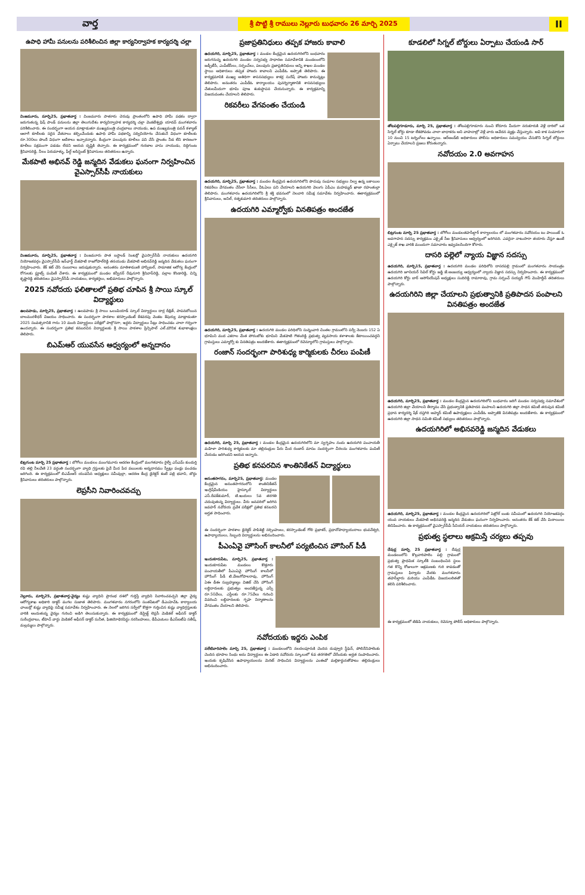వార్త శ్రీ పొట్టి శ్రీ రాములు నెల్లూరు బుధవారం 26 మార్చి 2025 II
ఉపాధి హామీ పనులను పరిశీలించిన జిల్లా కార్యనిర్వాహక కార్యదర్శి చల్లా
వింజమూరు, మార్చి25, ప్రభాతవార్త : వింజమూరు పాతూరు చెరువు ప్రాంతంలోని ఉపాధి హామీ పథకం ద్వారా జరుగుతున్న ఫిష్ పాండ్ పనులను జిల్లా తెలుగుదేశం కార్యనిర్వాహక కార్యదర్శి చల్లా వెంకటేశ్వర్లు యాదవ్ మంగళవారం పరిశీలించారు. ఈ సందర్భంగా ఆయన మాట్లాడుతూ ముఖ్యమంత్రి చంద్రబాబు నాయుడు, ఉప ముఖ్యమంత్రి పవన్ కళ్యాణ్ ఆలాగే కూలీలకు సరైన వేతనాలు కల్పించేందుకు ఉపాధి హామీ పథకాన్ని సద్వినియోగం చేసుకునే విధంగా కూలీలకు రూ.300లు పొందే విధంగా ఆదేశాలు ఇచ్చారన్నారు. కేంద్రంగా పలువురు కూలీలు పని చేసే ప్రాంతం నీడ లేని కారణంగా కూలీలు సక్రమంగా పడడం లేదని ఆయన దృష్టికి తెచ్చారు. ఈ కార్యక్రమంలో గురజాల వాసు నాయుడు, దిద్దిగుంట శ్రీనివాసరెడ్డి, నీలం పెరుమాళ్ళు, ఫీల్డ్ అసిస్టెంట్ శ్రీనివాసులు తదితరులు ఉన్నారు.
మేకపాటి అభినవ్ రెడ్డి జన్మదిన వేడుకలు ఘనంగా నిర్వహించిన వైఎస్సార్‌సీపీ నాయకులు
వింజమూరు, మార్చి25, ప్రభాతవార్త : వింజమూరు పాత బస్టాండ్ సెంటర్లో వైఎస్సార్‌సీపీ నాయకులు ఉదయగిరి నియోజకవర్గం వైఎస్సార్‌సీపీ ఇన్‌ఛార్జ్ మేకపాటి రాజగోపాల్‌రెడ్డి తనయుడు మేకపాటి అభినవ్‌రెడ్డి జన్మదిన వేడుకలు ఘనంగా నిర్వహించారు. కేక్ కట్ చేసి సంబరాలు జరుపుకున్నారు. అనంతరం మాతిశాముణి హాస్పిటల్, సామాజిక ఆరోగ్య కేంద్రంలో రోగులకు ఫ్రూట్స్ పంపిణీ చేశారు. ఈ కార్యక్రమంలో మండల కన్వీనర్ రేవునూరి శ్రీనివాస్‌రెడ్డి, పల్లాల కొండారెడ్డి, చిన్ని కృష్ణారెడ్డి తదితరులు వైఎస్సార్‌సీపీ నాయకులు, కార్యకర్తలు, అభిమానులు పాల్గొన్నారు.
2025 నవోదయ ఫలితాలలో ప్రతిభ చూపిన శ్రీ సాయి స్కూల్ విద్యార్థులు
ఉలవపాడు, మార్చి25, ప్రభాతవార్త : ఉలవపాడు శ్రీ సాయి ఒలంపియాడ్ స్కూల్ విద్యార్థులు దార్ల దీక్షిత్, పాపనబోయిన బాలమురళీధర్ విజయం సాధించారు. ఈ సందర్భంగా పాఠశాల కరస్పాండెంట్ కేశవరపు వెంకట శేషయ్య మాట్లాడుతూ 2025 సంవత్సరానికి గాను 10 మంది విద్యార్థులు పరీక్షలో పాల్గొనగా, ఇద్దరు విద్యార్థులు సీట్లు సాధించడం చాలా గర్వంగా ఉందన్నారు. ఈ సందర్భంగా ప్రతిభ కనబరచిన విద్యార్థులకు శ్రీ సాయి పాఠశాల ప్రిన్సిపాల్ ఎల్.మౌనిక శుభాకాంక్షలు తెలిపారు.
బిఎమ్ఆర్ యువసేన ఆధ్వర్యంలో అన్నదానం
బిట్రగుంట మార్చి 25 ప్రభాతవార్త : బోగోలు మండలం ముంగమూరు ఆదరణ కేంద్రంలో మంగళవారం రైల్వే ఎస్ఎమ్ కుందుర్తి రవి తల్లి నీలవేణి 23 వర్ధంతి సందర్భంగా వ్యాధి గ్రస్తులకు పైవే మీద పేద వఋలకు అన్నదానము స్వీట్లు పండ్లు పంచడం జరిగింది. ఈ కార్యక్రమంలో బిఎమ్ఆర్ యువసేన అధ్యక్షులు సమీవుల్లా, ఆదరణ కేంద్ర డైరెక్టర్ కంటే పల్లి భవాని, బొద్దు శ్రీనివాసులు తదితరులు పాల్గొన్నారు.
లెప్రసీని నివారించవచ్చు
నెల్లూరు, మార్చి25, ప్రభాతవార్త-వైద్యం కుష్టు వ్యాధిని ప్రారంభ దశలో గుర్తిస్తే వ్యాధిని నివారించవచ్చని జిల్లా వైద్య ఆరోగ్యశాఖ అధికారి డాక్టర్ వంగల సుజాత తెలిపారు. మంగళవారం నగరంలోని సంతపేటలో డీఎంహెచ్ఓ కార్యాలయ ఛాంబర్లో కుష్టు వ్యాధిపై సమీక్ష సమావేశం నిర్వహించారు. ఈ నెలలో జరిగిన సర్వేలో కొత్తగా గుర్తించిన కుష్టు వ్యాధిగ్రస్తులకు వారికి అందుతున్న వైద్యం గురించి అడిగి తెలుసుకున్నారు. ఈ కార్యక్రమంలో డిస్ట్రిక్ట్ లెప్రసీ మెడికల్ ఆఫీసర్ డాక్టర్ సురేంద్రబాబు, టీహెచ్ వార్డు మెడికల్ ఆఫీసర్ డాక్టర్ సునీత, ఫిజియోథెరపిస్టు నరసింహులు, డీపీఎంఓలు డీఎస్ఐటీఏ సతీష్, మల్లమ్మలు పాల్గొన్నారు.
ప్రజాప్రతినిధులు తప్పక హాజరు కావాలి
ఉదయగిరి, మార్చి25, ప్రభాతవార్త : మండల కేంద్రమైన ఉదయగిరిలోని బుధవారం జరుగనున్న ఉదయగిరి మండల సర్వసభ్య సాధారణ సమావేశానికి మండలంలోని జడ్పీటీసీ, ఎంపీటీసీలు, సర్పంచ్‌లు, పలువురు ప్రజాప్రతినిధులు అన్ని శాఖల మండల స్థాయి అధికారులు తప్పక హాజరు కావాలని ఎంపీడీఓ అప్పాజీ తెలిపారు. ఈ కార్యక్రమానికి ముఖ్య అతిధిగా శాసనసభ్యులు కాకర్ల సురేష్ హాజరు కానున్నట్లు తెలిపారు. అనంతరం ఎంపీడీఓ కార్యాలయం పునర్నిర్మాణానికి శాసనసభ్యులు చేతులమీదుగా భూమి పూజ శంకుస్థాపన చేయనున్నారు. ఈ కార్యక్రమాన్ని విజయవంతం చేయాలని తెలిపారు.
రికవరీలు వేగవంతం చేయండి
ఉదయగిరి, మార్చి25, ప్రభాతవార్త : మండల కేంద్రమైన ఉదయగిరిలోని పొదుపు సంఘాల సభ్యులు నిల్వ ఉన్న బకాయిల రికవరీలు వేగవంతం చేసేలా సీసీలు, వీఓఏలు పని చేయాలని ఉదయగిరి వెలుగు ఏపీఎం మహమ్మద్ ఖాజా రహంతుల్లా తెలిపారు. మంగళవారం ఉదయగిరిలోని శ్రీ శక్తి భవనంలో నెలవారి సమీక్ష సమావేశం నిర్వహించారు. ఈకార్యక్రమంలో శ్రీనివాసులు, అనిల్, రత్నకుమారి తదితరులు పాల్గొన్నారు.
ఉదయగిరి ఎమ్మార్వోకు వినతిపత్రం అందజేత
ఉదయగిరి, మార్చి25, ప్రభాతవార్త : ఉదయగిరి మండల పరిధిలోని సున్నంవారి చింతల గ్రామంలోని సర్వే నెంబరు 152 ఏ భూమిని వంద ఎకరాల మేత పోరంబోకు భూమిని మేకపాటి గౌతంరెడ్డి ప్రభుత్వ వ్యవసాయ కళాశాలకు కేటాయించవద్దని గ్రామస్తులు ఎమ్మార్వో కు వినతిపత్రం అందజేశారు. ఈకార్యక్రమంలో రెవెన్యూలోని గ్రామస్తులు పాల్గొన్నారు.
రంజాన్ సందర్భంగా పారిశుధ్య కార్మికులకు చీరలు పంపిణీ
ఉదయగిరి, మార్చి 25, ప్రభాతవార్త : మండల కేంద్రమైన ఉదయగిరిలోని మా స్వగృహం నందు ఉదయగిరి పంచాయతీ మహిళా పారిశుధ్య కార్మికులకు మా తల్లిదండ్రుల పేరు మీద రంజాన్ మాసం సందర్భంగా చీరలను మంగళవారం పంపిణీ చేయడం జరిగిందని ఆయన అన్నారు.
ప్రతిభ కనపరచిన శాంతినికేతన్ విద్యార్థులు
అనంతసాగరం, మార్చి25, ప్రభాతవార్త: మండల కేంద్రమైన అనంతసాగరంలోని శాంతినికేతన్ ఇంగ్లీష్‌మీడియం హైస్కూల్ విద్యార్థులు ఎస్.దీపక్‌కుమార్, టి.ఇందులు 5వ తరగతి చదువుతున్న విద్యార్థులు. వీరు జనవరిలో జరిగిన జవహర్ నవోదయ ప్రవేశ పరీక్షలో ప్రతిభ కనబరచి అర్హత సాధించారు.
ఈ సందర్భంగా పాఠశాల డైరెక్టర్ పాపిశెట్టి నర్సింహులు, కరస్పాండెంట్ గోలి ప్రభాకర్, ప్రధానోపాధ్యాయురాలు భువనేశ్వరి, ఉపాధ్యాయులు, సిబ్బంది విద్యార్థులను అభినందించారు.
పీఎంఏవై హౌసింగ్ కాలనీలో పర్యటించిన హౌసింగ్ పీడీ
ఇందుకూరుపేట, మార్చి25, ప్రభాతవార్త : ఇందుకూరుపేట మండలం కొత్తూరు పంచాయతీలో పీఎంఏవై హౌసింగ్ కాలనీలో హౌసింగ్ పీడీ టి.వేణుగోపాలరావు, హౌసింగ్ ఏఈ డీఈ సుబ్రహ్మణ్యం విజిట్ చేసి హౌసింగ్ లబ్ధిదారులకు ప్రభుత్వం అందజేస్తున్న ఎస్సీ రూ.50వేలు, ఎస్టీలకు రూ.75వేలు గురించి వివరించి లబ్ధిదారులకు గృహ నిర్మాణాలను వేగవంతం చేయాలని తెలిపారు.
నవోదయకు ఇద్దరు ఎంపిక
వలేటివారిపాలెం మార్చి 25, ప్రభాతవార్త : మండలంలోని నలదలపూరుకి చెందిన దువ్వూరి స్టీఫెన్, పోలినేనిపాలెంకు చెందిన భూపాల సింధు అను విద్యార్థులు ఈ ఏడాది నవోదయ స్కూలులో 6వ తరగతిలో చేరేందుకు అర్హత సంపాదించారు. ఇందుకు కృషిచేసిన ఉపాధ్యాయులను మెరిట్ సాధించిన విద్యార్థులను ఎంఈవో మల్లికార్జునతోపాటు తల్లిదండ్రులు అభినందించారు.
కూడలిలో సిగ్నల్ బోర్డులు ఏర్పాటు చేయండి సార్
తోటపల్లిగూడూరు, మార్చి 25, ప్రభాతవార్త : తోటపల్లిగూడూరు నుంచి కోదూరు మీదుగా నరుకూరుకి వెళ్లే దారిలో ఒక సిగ్నల్ బోర్డు కూడా లేకపోవడం చాలా బాధాకరం అని వాహనాల్లో వెళ్లే వారు ఆవేదన వ్యక్తం చేస్తున్నారు. అవి కాక సుమారుగా 10 నుంచి 15 టర్నింగ్‌లు ఉన్నాయి. ఆర్అండ్‌బి అధికారులు పోలీసు అధికారులు సమన్వయం చేసుకొని సిగ్నల్ బోర్డులు ఏర్పాటు చేయాలని ప్రజలు కోరుతున్నారు.
నవోదయం 2.0 అవగాహన
బిట్రగుంట మార్చి 25 ప్రభాతవార్త : బోగోలు మండలతహసీల్దార్ కార్యాలయం లో మంగళవారం నవోదయం టు పాయింట్ ఓ అవగాహన సదస్సు కార్యక్రమం ఎక్సైజ్ సీఐ శ్రీనివాసులు ఆధ్వర్యంలో జరిగినది. ఎవరైనా నాటుసారా తయారు చేస్తూ ఉంటే ఎక్సైజ్ శాఖ వారికి ముందుగా సమాచారం ఇవ్వవలసిందిగా కోరారు.
దాసరి పల్లెలో న్యాయ విజ్ఞాన సదస్సు
ఉదయగిరి, మార్చి15, ప్రభాతవార్త : ఉదయగిరి మండల పరిధిలోని దాసరపల్లి గ్రామంలో మంగళవారం సాయంత్రం ఉదయగిరి జూనియర్ సివిల్ కోర్టు జడ్జి జే.అంజయ్య ఆధ్వర్యంలో న్యాయ విజ్ఞాన సదస్సు నిర్వహించారు. ఈ కార్యక్రమంలో ఉదయగిరి కోర్టు బార్ అసోసియేషన్ అధ్యక్షులు సందిరెడ్డి రామారావు, గ్రామ సర్పంచ్ సయ్యద్ గౌస్ మొహిద్దీన్ తదితరులు పాల్గొన్నారు.
ఉదయగిరిని జిల్లా చేయాలని ప్రభుత్వానికి ప్రతిపాదన పంపాలని వినతిపత్రం అందజేత
ఉదయగిరి, మార్చి25, ప్రభాతవార్త : మండల కేంద్రమైన ఉదయగిరిలోని బుధవారం జరిగే మండల సర్వసభ్య సమావేశంలో ఉదయగిరి జిల్లా చేయాలని తీర్మానం చేసి ప్రభుత్వానికి ప్రతిపాదన పంపాలని ఉదయగిరి జిల్లా సాధన కమిటీ తరుపున కమిటీ ప్రధాన కార్యదర్శి షేక్ దస్తగిరి అహ్మద్ కమిటీ ఉపాధ్యక్షులు ఎంపీడీఓ అప్పాజీకి వినతిపత్రం అందజేశారు. ఈ కార్యక్రమంలో ఉదయగిరి జిల్లా సాధన సమితి కమిటీ సభ్యులు తదితరులు పాల్గొన్నారు.
ఉదయగిరిలో అభినవరెడ్డి జన్మదిన వేడుకలు
ఉదయగిరి, మార్చి25, ప్రభాతవార్త : మండల కేంద్రమైన ఉదయగిరిలో పెట్రోల్ బంకు సమీపంలో ఉదయగిరి నియోజకవర్గం యువ నాయకులు మేకపాటి అభినవరెడ్డి జన్మదిన వేడుకలు ఘనంగా నిర్వహించారు. అనంతరం కేక్ కట్ చేసి మిఠాయిలు తినిపించారు. ఈ కార్యక్రమంలో వైఎస్సార్‌సీపీ సీనియర్ నాయకులు తదితరులు పాల్గొన్నారు.
ప్రభుత్వ స్థలాలు ఆక్రమిస్తే చర్యలు తప్పవు
దేవుర్ల మార్చి 25 ప్రభాతవార్త : దేవుర్ల మండలంలోని కొల్లవారిపాలెం పల్లి గ్రామంలో ప్రభుత్వ ప్రాథమిక స్కూల్‌కి సంబంధించిన స్థలం గత కొన్ని రోజులుగా ఆక్రమణకు గురి కావడంతో గ్రామస్తులు ఫిర్యాదు మేరకు మంగళవారం తహసీల్దారు మరియు ఎంపీడీఓ విజయలలితతో కలిసి పరిశీలించారు.
ఈ కార్యక్రమంలో టిడిపి నాయకులు, రెవెన్యూ పోలీస్ అధికారులు పాల్గొన్నారు.